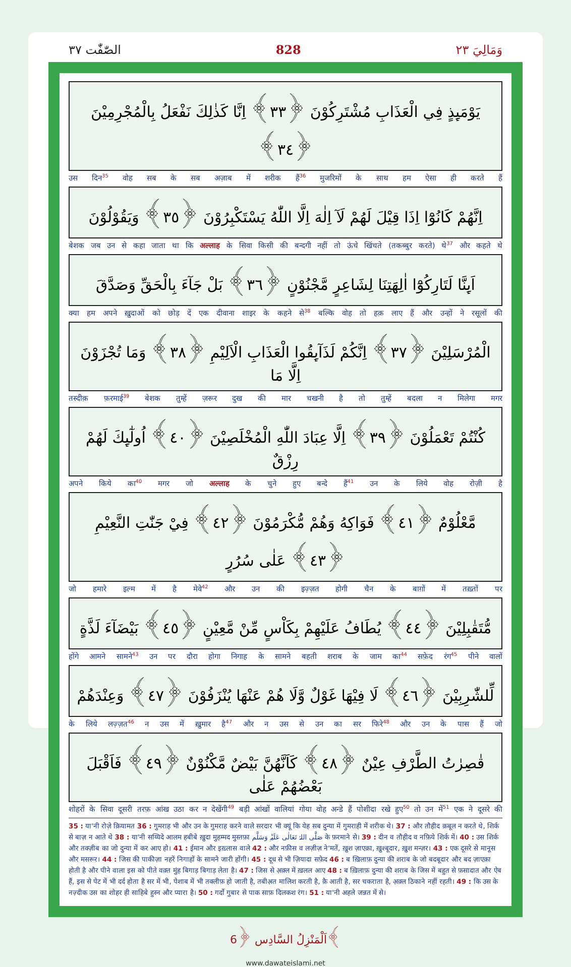الصّٰفّٰت ٣٧ 828 وَمَالِيَ ٢٣
يَوْمَىِٕذٍ فِي الْعَذَابِ مُشْتَرِكُوْنَ ﴿٣٣﴾ اِنَّا كَذٰلِكَ نَفْعَلُ بِالْمُجْرِمِيْنَ ﴿٣٤﴾
उस दिन<sup>35</sup> वोह सब के सब अज़ाब में शरीक हैं<sup>36</sup> मुजरिमों के साथ हम ऐसा ही करते हैं
اِنَّهُمْ كَانُوْٓا اِذَا قِيْلَ لَهُمْ لَآ اِلٰهَ اِلَّا اللّٰهُ يَسْتَكْبِرُوْنَ ﴿٣٥﴾ وَيَقُوْلُوْنَ
बेशक जब उन से कहा जाता था कि अल्लाह के सिवा किसी की बन्दगी नहीं तो ऊंचे खिंचते (तकब्बुर करते) थे<sup>37</sup> और कहते थे
اَىِٕنَّا لَتَارِكُوْٓا اٰلِهَتِنَا لِشَاعِرٍ مَّجْنُوْنٍ ﴿٣٦﴾ بَلْ جَآءَ بِالْحَقِّ وَصَدَّقَ
क्या हम अपने ख़ुदाओं को छोड़ दें एक दीवाना शाइर के कहने से<sup>38</sup> बल्कि वोह तो हक़ लाए हैं और उन्हों ने रसूलों की
الْمُرْسَلِيْنَ ﴿٣٧﴾ اِنَّكُمْ لَذَآىِٕقُوا الْعَذَابِ الْاَلِيْمِ ﴿٣٨﴾ وَمَا تُجْزَوْنَ اِلَّا مَا
तस्दीक़ फ़रमाई<sup>39</sup> बेशक तुम्हें ज़रूर दुख की मार चखनी है तो तुम्हें बदला न मिलेगा मगर
كُنْتُمْ تَعْمَلُوْنَ ﴿٣٩﴾ اِلَّا عِبَادَ اللّٰهِ الْمُخْلَصِيْنَ ﴿٤٠﴾ اُولٰٓىِٕكَ لَهُمْ رِزْقٌ
अपने किये का<sup>40</sup> मगर जो अल्लाह के चुने हुए बन्दे हैं<sup>41</sup> उन के लिये वोह रोज़ी है
مَّعْلُوْمٌ ﴿٤١﴾ فَوَاكِهُ وَهُمْ مُّكْرَمُوْنَ ﴿٤٢﴾ فِيْ جَنّٰتِ النَّعِيْمِ ﴿٤٣﴾ عَلٰى سُرُرٍ
जो हमारे इल्म में है मेवे<sup>42</sup> और उन की इज़्ज़त होगी चैन के बाग़ों में तख़्तों पर
مُّتَقٰبِلِيْنَ ﴿٤٤﴾ يُطَافُ عَلَيْهِمْ بِكَاْسٍ مِّنْ مَّعِيْنٍ ﴿٤٥﴾ بَيْضَآءَ لَذَّةٍ
होंगे आमने सामने<sup>43</sup> उन पर दौरा होगा निगाह के सामने बहती शराब के जाम का<sup>44</sup> सफ़ेद रंग<sup>45</sup> पीने वालों
لِّلشّٰرِبِيْنَ ﴿٤٦﴾ لَا فِيْهَا غَوْلٌ وَّلَا هُمْ عَنْهَا يُنْزَفُوْنَ ﴿٤٧﴾ وَعِنْدَهُمْ
के लिये लज़्ज़त<sup>46</sup> न उस में ख़ुमार है<sup>47</sup> और न उस से उन का सर फिरे<sup>48</sup> और उन के पास हैं जो
قٰصِرٰتُ الطَّرْفِ عِيْنٌ ﴿٤٨﴾ كَاَنَّهُنَّ بَيْضٌ مَّكْنُوْنٌ ﴿٤٩﴾ فَاَقْبَلَ بَعْضُهُمْ عَلٰى
शोहरों के सिवा दूसरी तरफ़ आंख उठा कर न देखेंगी<sup>49</sup> बड़ी आंखों वालियां गोया वोह अन्डे हैं पोशीदा रखे हुए<sup>50</sup> तो उन में<sup>51</sup> एक ने दूसरे की
35 : या'नी रोज़े क़ियामत 36 : गुमराह भी और उन के गुमराह करने वाले सरदार भी क्यूं कि येह सब दुन्या में गुमराही में शरीक थे। 37 : और तौहीद क़बूल न करते थे, शिर्क से बाज़ न आते थे 38 : या'नी सय्यिदे आलम हबीबे ख़ुदा मुहम्मद मुस्तफ़ा صَلَّی اللہُ تَعَالٰی عَلَیْہِ وَسَلَّم के फ़रमाने से। 39 : दीन व तौहीद व नफ़िये शिर्क में। 40 : उस शिर्क और तक्ज़ीब का जो दुन्या में कर आए हो। 41 : ईमान और इख़्लास वाले 42 : और नफ़ीस व लज़ीज़ ने'मतें, ख़ुश ज़ाएक़ा, ख़ुश्बूदार, ख़ुश मन्ज़र। 43 : एक दूसरे से मानूस और मसरूर। 44 : जिस की पाकीज़ा नहरें निगाहों के सामने जारी होंगी। 45 : दूध से भी ज़ियादा सफ़ेद 46 : ब ख़िलाफ़ दुन्या की शराब के जो बदबूदार और बद ज़ाएक़ा होती है और पीने वाला इस को पीते वक़्त मुंह बिगाड़ बिगाड़ लेता है। 47 : जिस से अ़क़्ल में ख़लल आए 48 : ब ख़िलाफ़ दुन्या की शराब के जिस में बहुत से फ़सादात और ऐब हैं, इस से पेट में भी दर्द होता है सर में भी, पेशाब में भी तक्लीफ़ हो जाती है, तबीअ़त मालिश करती है, क़ै आती है, सर चकराता है, अ़क़्ल ठिकाने नहीं रहती। 49 : कि उस के नज़्दीक उस का शोहर ही साहिबे हुस्न और प्यारा है। 50 : गर्दो गुबार से पाक साफ़ दिलकश रंग। 51 : या'नी अहले जन्नत में से।
اَلْمَنْزِلُ السَّادِس ﴿6﴾
www.dawateislami.net